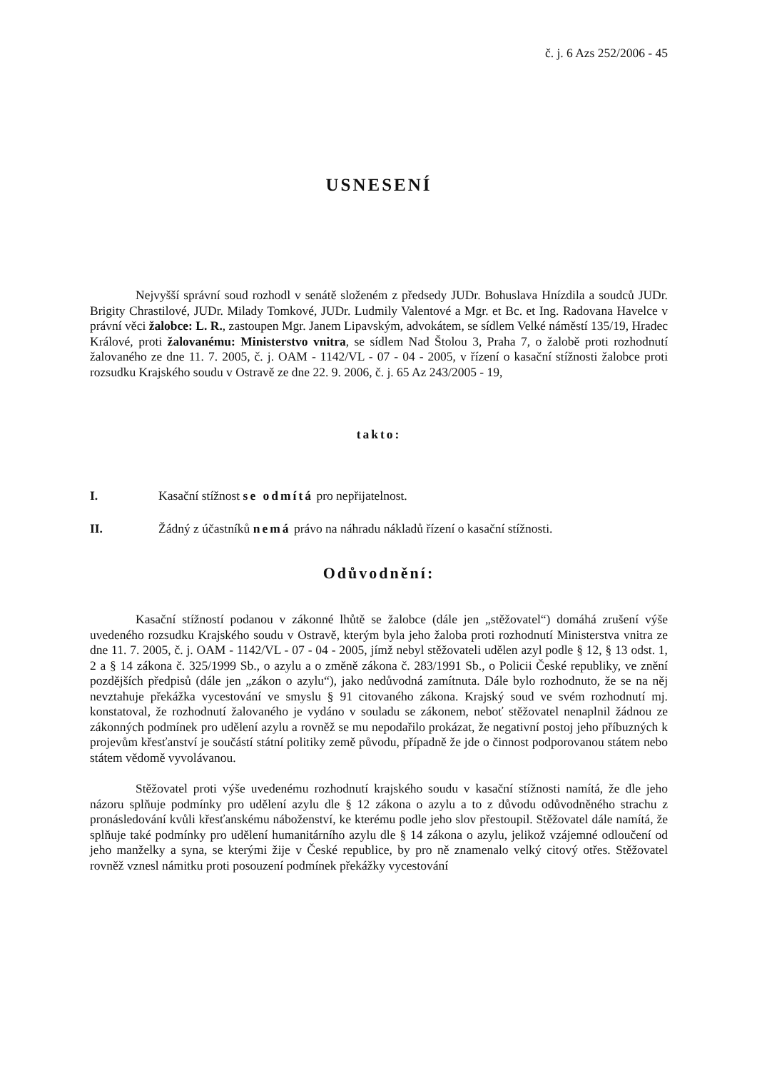č. j. 6 Azs 252/2006 - 45
USNESENÍ
Nejvyšší správní soud rozhodl v senátě složeném z předsedy JUDr. Bohuslava Hnízdila a soudců JUDr. Brigity Chrastilové, JUDr. Milady Tomkové, JUDr. Ludmily Valentové a Mgr. et Bc. et Ing. Radovana Havelce v právní věci žalobce: L. R., zastoupen Mgr. Janem Lipavským, advokátem, se sídlem Velké náměstí 135/19, Hradec Králové, proti žalovanému: Ministerstvo vnitra, se sídlem Nad Štolou 3, Praha 7, o žalobě proti rozhodnutí žalovaného ze dne 11. 7. 2005, č. j. OAM - 1142/VL - 07 - 04 - 2005, v řízení o kasační stížnosti žalobce proti rozsudku Krajského soudu v Ostravě ze dne 22. 9. 2006, č. j. 65 Az 243/2005 - 19,
takto:
I. Kasační stížnost se odmítá pro nepřijatelnost.
II. Žádný z účastníků nemá právo na náhradu nákladů řízení o kasační stížnosti.
Odůvodnění:
Kasační stížností podanou v zákonné lhůtě se žalobce (dále jen „stěžovatel“) domáhá zrušení výše uvedeného rozsudku Krajského soudu v Ostravě, kterým byla jeho žaloba proti rozhodnutí Ministerstva vnitra ze dne 11. 7. 2005, č. j. OAM - 1142/VL - 07 - 04 - 2005, jímž nebyl stěžovateli udělen azyl podle § 12, § 13 odst. 1, 2 a § 14 zákona č. 325/1999 Sb., o azylu a o změně zákona č. 283/1991 Sb., o Policii České republiky, ve znění pozdějších předpisů (dále jen „zákon o azylu“), jako nedůvodná zamítnuta. Dále bylo rozhodnuto, že se na něj nevztahuje překážka vycestování ve smyslu § 91 citovaného zákona. Krajský soud ve svém rozhodnutí mj. konstatoval, že rozhodnutí žalovaného je vydáno v souladu se zákonem, neboť stěžovatel nenaplnil žádnou ze zákonných podmínek pro udělení azylu a rovněž se mu nepodařilo prokázat, že negativní postoj jeho příbuzných k projevům křesťanství je součástí státní politiky země původu, případně že jde o činnost podporovanou státem nebo státem vědomě vyvolávanou.
Stěžovatel proti výše uvedenému rozhodnutí krajského soudu v kasační stížnosti namítá, že dle jeho názoru splňuje podmínky pro udělení azylu dle § 12 zákona o azylu a to z důvodu odůvodněného strachu z pronásledování kvůli křesťanskému náboženství, ke kterému podle jeho slov přestoupil. Stěžovatel dále namítá, že splňuje také podmínky pro udělení humanitárního azylu dle § 14 zákona o azylu, jelikož vzájemné odloučení od jeho manželky a syna, se kterými žije v České republice, by pro ně znamenalo velký citový otřes. Stěžovatel rovněž vznesl námitku proti posouzení podmínek překážky vycestování